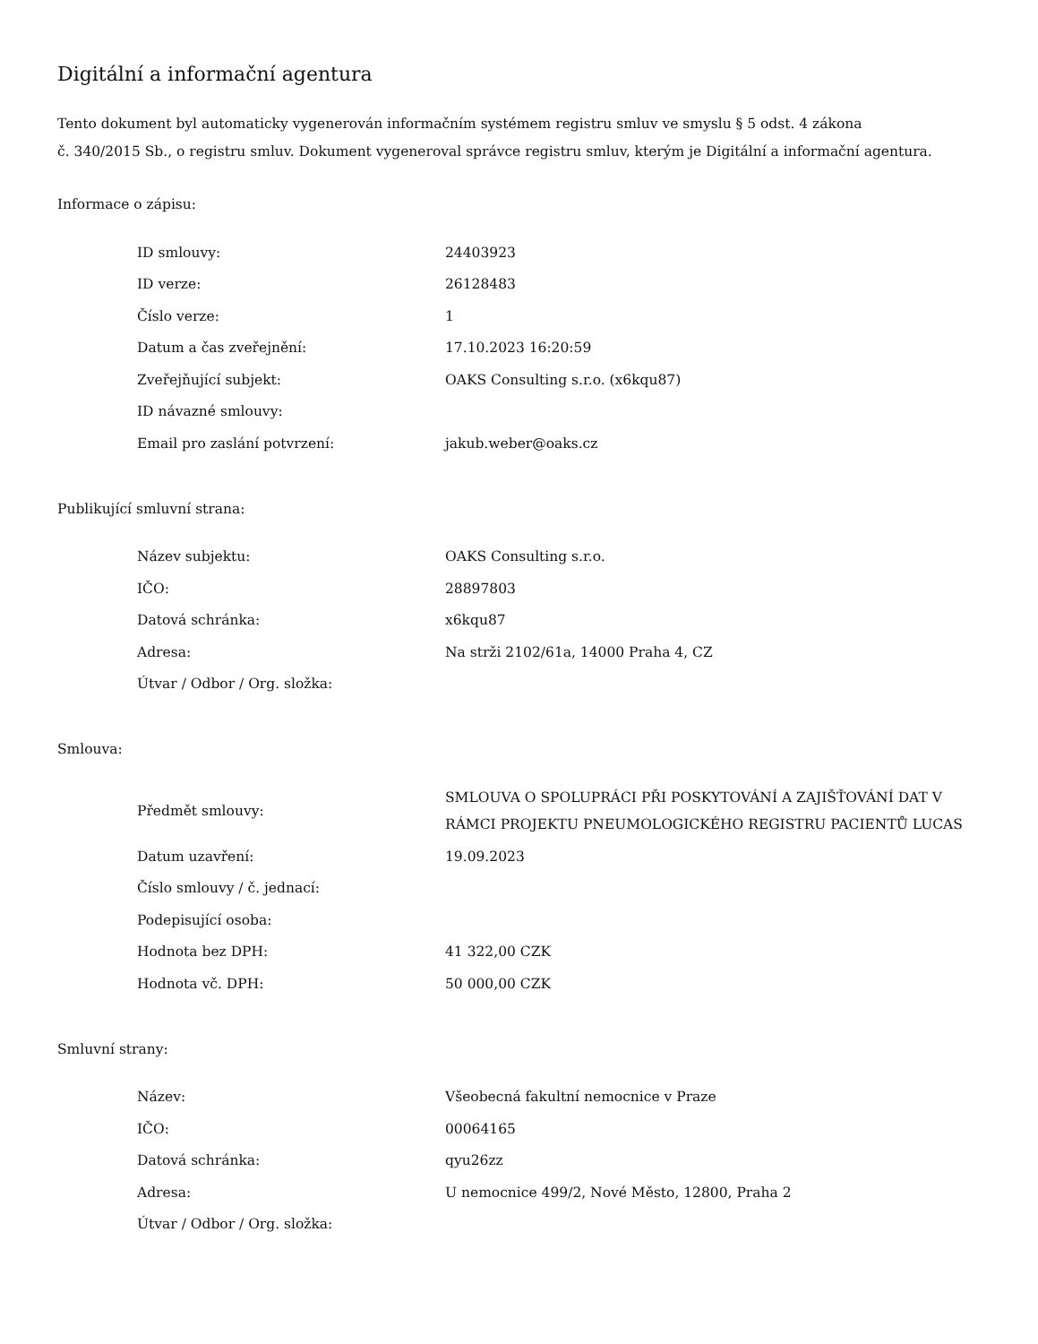Digitální a informační agentura
Tento dokument byl automaticky vygenerován informačním systémem registru smluv ve smyslu § 5 odst. 4 zákona
č. 340/2015 Sb., o registru smluv. Dokument vygeneroval správce registru smluv, kterým je Digitální a informační agentura.
Informace o zápisu:
| ID smlouvy: | 24403923 |
| ID verze: | 26128483 |
| Číslo verze: | 1 |
| Datum a čas zveřejnění: | 17.10.2023 16:20:59 |
| Zveřejňující subjekt: | OAKS Consulting s.r.o. (x6kqu87) |
| ID návazné smlouvy: | |
| Email pro zaslání potvrzení: | jakub.weber@oaks.cz |
Publikující smluvní strana:
| Název subjektu: | OAKS Consulting s.r.o. |
| IČO: | 28897803 |
| Datová schránka: | x6kqu87 |
| Adresa: | Na strži 2102/61a, 14000 Praha 4, CZ |
| Útvar / Odbor / Org. složka: | |
Smlouva:
| Předmět smlouvy: | SMLOUVA O SPOLUPRÁCI PŘI POSKYTOVÁNÍ A ZAJIŠŤOVÁNÍ DAT V RÁMCI PROJEKTU PNEUMOLOGICKÉHO REGISTRU PACIENTŮ LUCAS |
| Datum uzavření: | 19.09.2023 |
| Číslo smlouvy / č. jednací: | |
| Podepisující osoba: | |
| Hodnota bez DPH: | 41 322,00 CZK |
| Hodnota vč. DPH: | 50 000,00 CZK |
Smluvní strany:
| Název: | Všeobecná fakultní nemocnice v Praze |
| IČO: | 00064165 |
| Datová schránka: | qyu26zz |
| Adresa: | U nemocnice 499/2, Nové Město, 12800, Praha 2 |
| Útvar / Odbor / Org. složka: | |